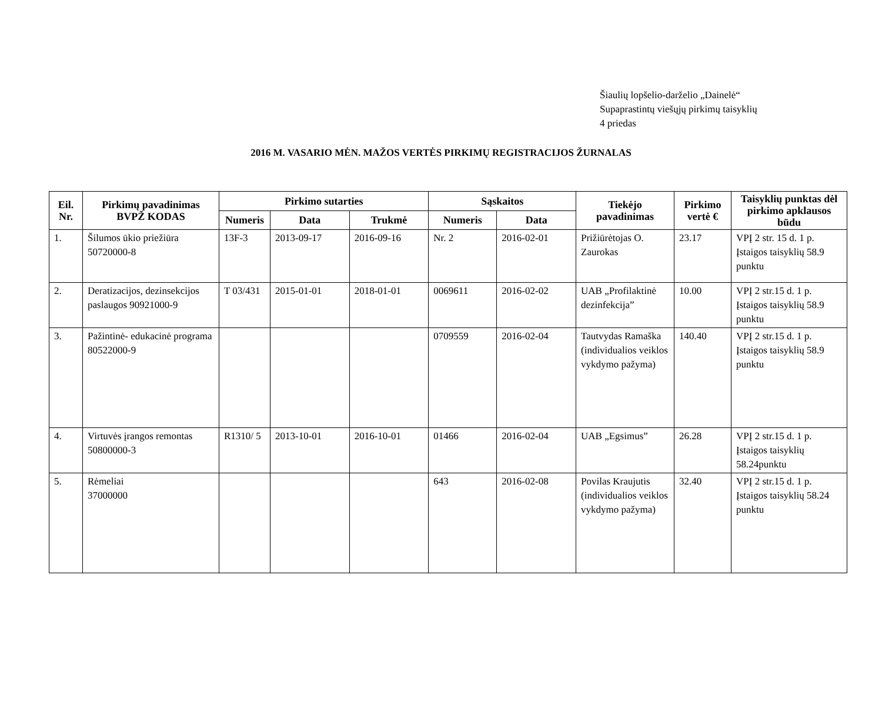Šiaulių lopšelio-darželio „Dainelė“
Supaprastintų viešųjų pirkimų taisyklių
4 priedas
2016 M. VASARIO MĖN. MAŽOS VERTĖS PIRKIMŲ REGISTRACIJOS ŽURNALAS
| Eil. Nr. | Pirkimų pavadinimas BVPŽ KODAS | Pirkimo sutarties | | | Sąskaitos | | Tiekėjo pavadinimas | Pirkimo vertė € | Taisyklių punktas dėl pirkimo apklausos būdu |
| --- | --- | --- | --- | --- | --- | --- | --- | --- | --- |
| | | Numeris | Data | Trukmė | Numeris | Data | | | |
| 1. | Šilumos ūkio priežiūra 50720000-8 | 13F-3 | 2013-09-17 | 2016-09-16 | Nr. 2 | 2016-02-01 | Prižiūrėtojas O. Zaurokas | 23.17 | VPĮ 2 str. 15 d. 1 p. Įstaigos taisyklių 58.9 punktu |
| 2. | Deratizacijos, dezinsekcijos paslaugos 90921000-9 | T 03/431 | 2015-01-01 | 2018-01-01 | 0069611 | 2016-02-02 | UAB „Profilaktinė dezinfekcija” | 10.00 | VPĮ 2 str.15 d. 1 p. Įstaigos taisyklių 58.9 punktu |
| 3. | Pažintinė- edukacinė programa 80522000-9 | | | | 0709559 | 2016-02-04 | Tautvydas Ramaška (individualios veiklos vykdymo pažyma) | 140.40 | VPĮ 2 str.15 d. 1 p. Įstaigos taisyklių 58.9 punktu |
| 4. | Virtuvės įrangos remontas 50800000-3 | R1310/ 5 | 2013-10-01 | 2016-10-01 | 01466 | 2016-02-04 | UAB „Egsimus” | 26.28 | VPĮ 2 str.15 d. 1 p. Įstaigos taisyklių 58.24punktu |
| 5. | Rėmeliai 37000000 | | | | 643 | 2016-02-08 | Povilas Kraujutis (individualios veiklos vykdymo pažyma) | 32.40 | VPĮ 2 str.15 d. 1 p. Įstaigos taisyklių 58.24 punktu |